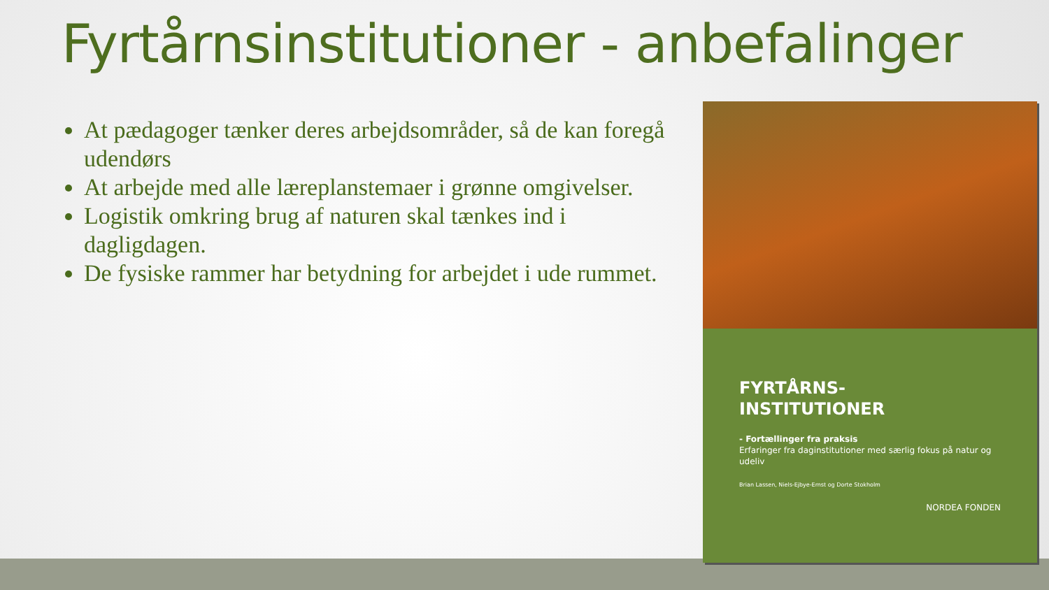Fyrtårnsinstitutioner - anbefalinger
At pædagoger tænker deres arbejdsområder, så de kan foregå udendørs
At arbejde med alle læreplanstemaer i grønne omgivelser.
Logistik omkring brug af naturen skal tænkes ind i dagligdagen.
De fysiske rammer har betydning for arbejdet i ude rummet.
FYRTÅRNS-
INSTITUTIONER
- Fortællinger fra praksis
Erfaringer fra daginstitutioner med særlig fokus på natur og udeliv
Brian Lassen, Niels-Ejbye-Ernst og Dorte Stokholm
NORDEA FONDEN